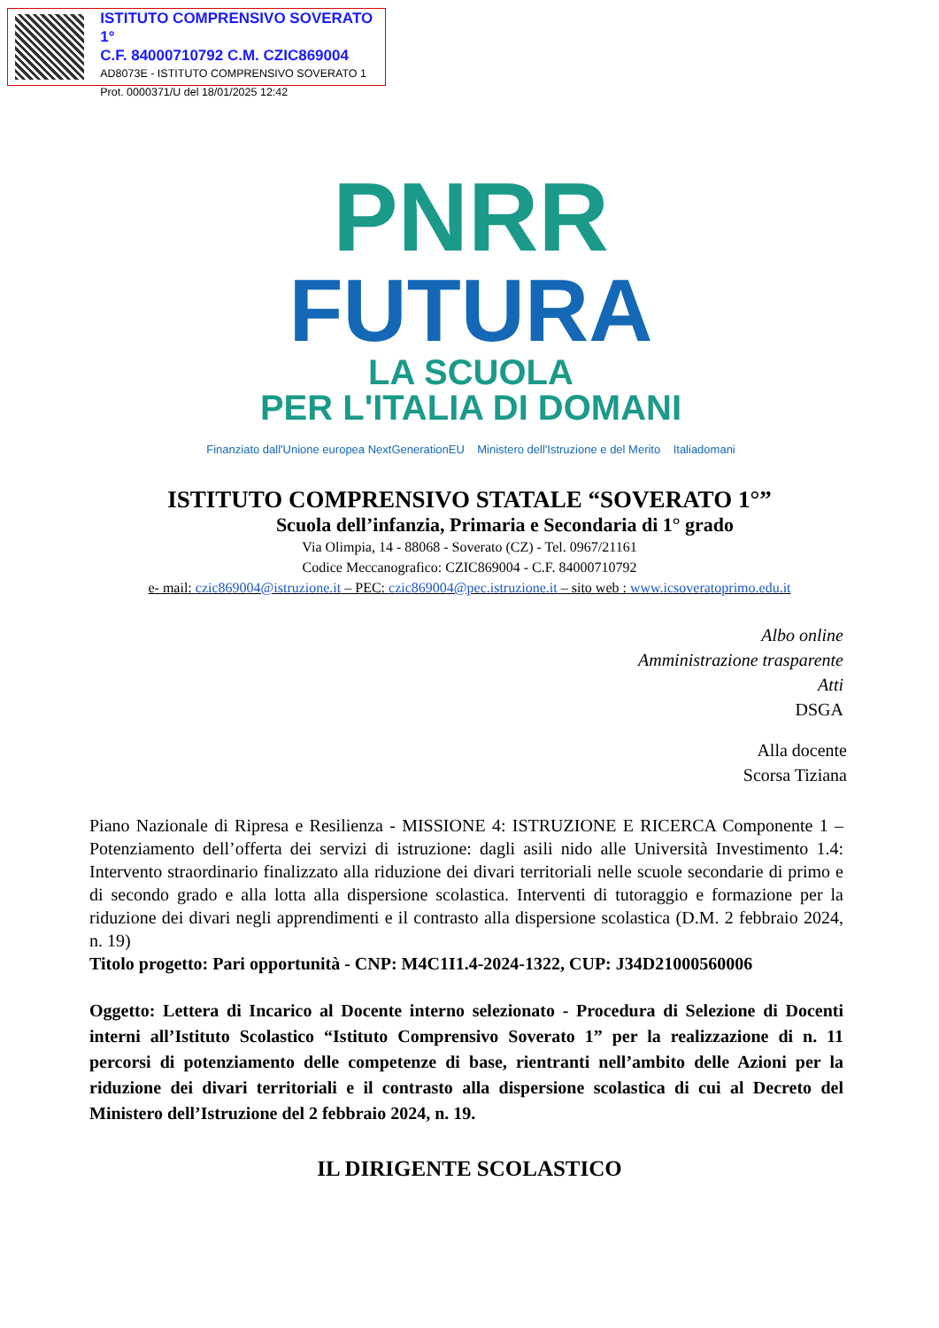ISTITUTO COMPRENSIVO SOVERATO 1°
C.F. 84000710792 C.M. CZIC869004
AD8073E - ISTITUTO COMPRENSIVO SOVERATO 1
Prot. 0000371/U del 18/01/2025 12:42
PNRR
FUTURA
LA SCUOLA
PER L'ITALIA DI DOMANI
Finanziato dall'Unione europea NextGenerationEU Ministero dell'Istruzione e del Merito Italiadomani
ISTITUTO COMPRENSIVO STATALE “SOVERATO 1°”
Scuola dell’infanzia, Primaria e Secondaria di 1° grado
Via Olimpia, 14 - 88068 - Soverato (CZ) - Tel. 0967/21161
Codice Meccanografico: CZIC869004 - C.F. 84000710792
e- mail: czic869004@istruzione.it – PEC: czic869004@pec.istruzione.it – sito web : www.icsoveratoprimo.edu.it
Albo online
Amministrazione trasparente
Atti
DSGA
Alla docente
Scorsa Tiziana
Piano Nazionale di Ripresa e Resilienza - MISSIONE 4: ISTRUZIONE E RICERCA Componente 1 – Potenziamento dell’offerta dei servizi di istruzione: dagli asili nido alle Università Investimento 1.4: Intervento straordinario finalizzato alla riduzione dei divari territoriali nelle scuole secondarie di primo e di secondo grado e alla lotta alla dispersione scolastica. Interventi di tutoraggio e formazione per la riduzione dei divari negli apprendimenti e il contrasto alla dispersione scolastica (D.M. 2 febbraio 2024, n. 19)
Titolo progetto: Pari opportunità - CNP: M4C1I1.4-2024-1322, CUP: J34D21000560006
Oggetto: Lettera di Incarico al Docente interno selezionato - Procedura di Selezione di Docenti interni all’Istituto Scolastico “Istituto Comprensivo Soverato 1” per la realizzazione di n. 11 percorsi di potenziamento delle competenze di base, rientranti nell’ambito delle Azioni per la riduzione dei divari territoriali e il contrasto alla dispersione scolastica di cui al Decreto del Ministero dell’Istruzione del 2 febbraio 2024, n. 19.
IL DIRIGENTE SCOLASTICO